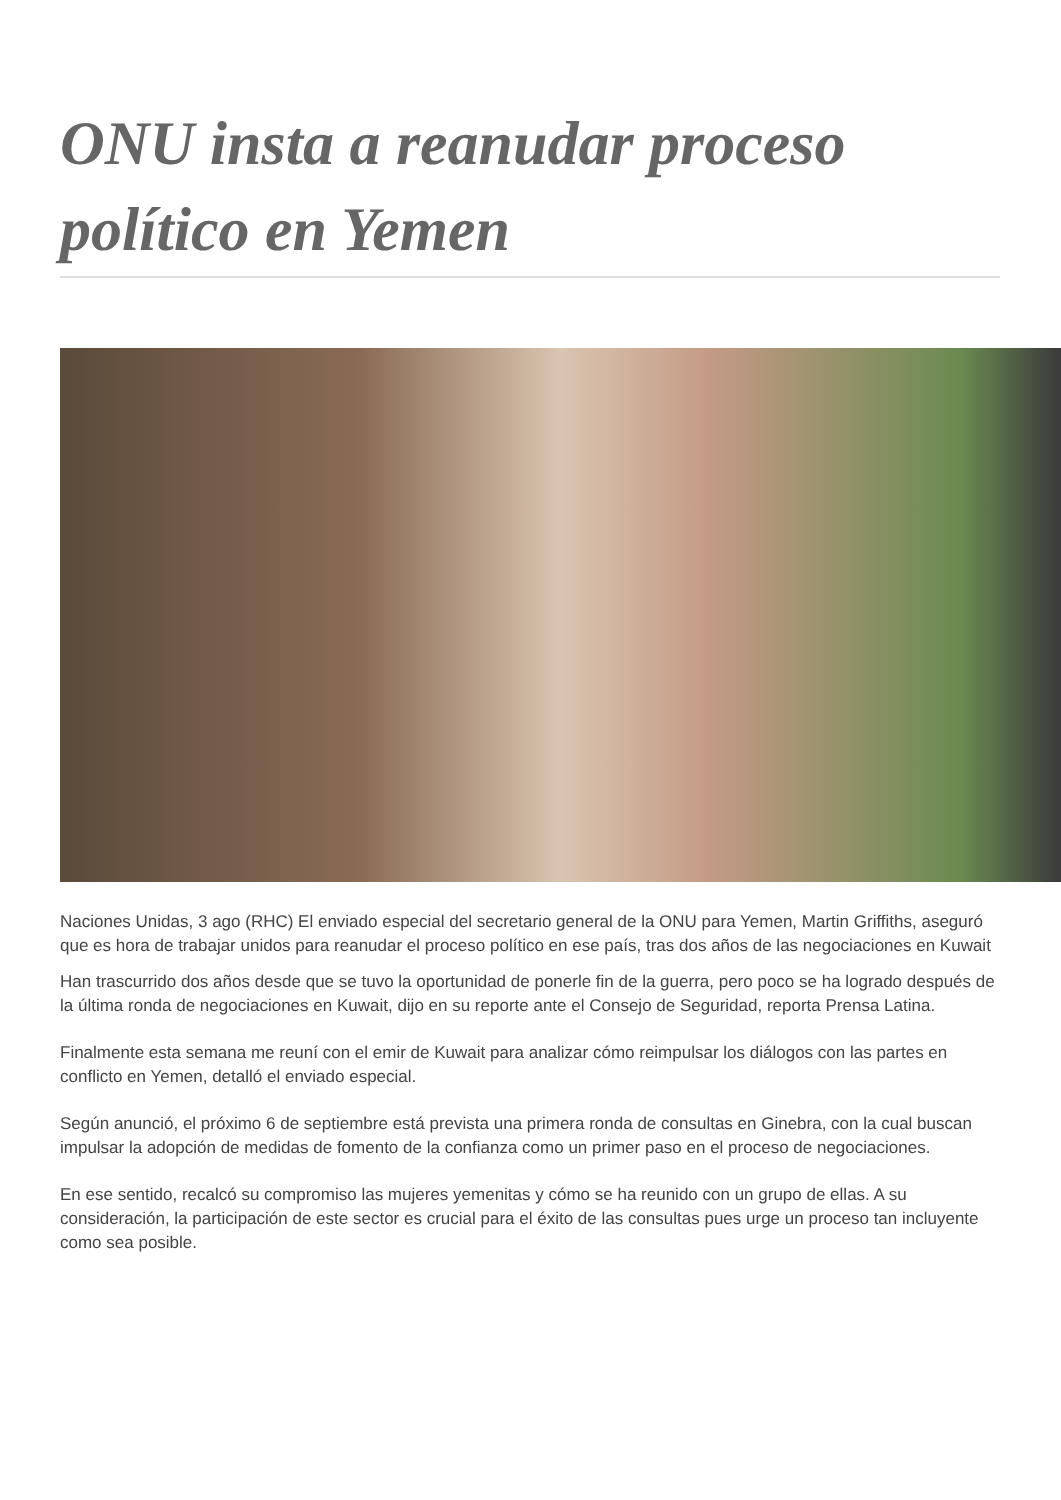ONU insta a reanudar proceso político en Yemen
Naciones Unidas, 3 ago (RHC) El enviado especial del secretario general de la ONU para Yemen, Martin Griffiths, aseguró que es hora de trabajar unidos para reanudar el proceso político en ese país, tras dos años de las negociaciones en Kuwait
Han trascurrido dos años desde que se tuvo la oportunidad de ponerle fin de la guerra, pero poco se ha logrado después de la última ronda de negociaciones en Kuwait, dijo en su reporte ante el Consejo de Seguridad, reporta Prensa Latina.
Finalmente esta semana me reuní con el emir de Kuwait para analizar cómo reimpulsar los diálogos con las partes en conflicto en Yemen, detalló el enviado especial.
Según anunció, el próximo 6 de septiembre está prevista una primera ronda de consultas en Ginebra, con la cual buscan impulsar la adopción de medidas de fomento de la confianza como un primer paso en el proceso de negociaciones.
En ese sentido, recalcó su compromiso las mujeres yemenitas y cómo se ha reunido con un grupo de ellas. A su consideración, la participación de este sector es crucial para el éxito de las consultas pues urge un proceso tan incluyente como sea posible.